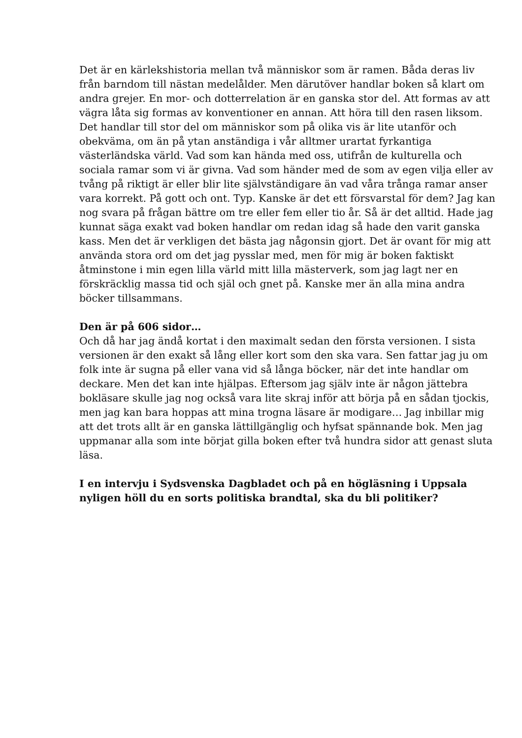Det är en kärlekshistoria mellan två människor som är ramen. Båda deras liv från barndom till nästan medelålder. Men därutöver handlar boken så klart om andra grejer. En mor- och dotterrelation är en ganska stor del. Att formas av att vägra låta sig formas av konventioner en annan. Att höra till den rasen liksom. Det handlar till stor del om människor som på olika vis är lite utanför och obekväma, om än på ytan anständiga i vår alltmer urartat fyrkantiga västerländska värld. Vad som kan hända med oss, utifrån de kulturella och sociala ramar som vi är givna. Vad som händer med de som av egen vilja eller av tvång på riktigt är eller blir lite självständigare än vad våra trånga ramar anser vara korrekt. På gott och ont. Typ. Kanske är det ett försvarstal för dem? Jag kan nog svara på frågan bättre om tre eller fem eller tio år. Så är det alltid. Hade jag kunnat säga exakt vad boken handlar om redan idag så hade den varit ganska kass. Men det är verkligen det bästa jag någonsin gjort. Det är ovant för mig att använda stora ord om det jag pysslar med, men för mig är boken faktiskt åtminstone i min egen lilla värld mitt lilla mästerverk, som jag lagt ner en förskräcklig massa tid och själ och gnet på. Kanske mer än alla mina andra böcker tillsammans.
Den är på 606 sidor…
Och då har jag ändå kortat i den maximalt sedan den första versionen. I sista versionen är den exakt så lång eller kort som den ska vara. Sen fattar jag ju om folk inte är sugna på eller vana vid så långa böcker, när det inte handlar om deckare. Men det kan inte hjälpas. Eftersom jag själv inte är någon jättebra bokläsare skulle jag nog också vara lite skraj inför att börja på en sådan tjockis, men jag kan bara hoppas att mina trogna läsare är modigare… Jag inbillar mig att det trots allt är en ganska lättillgänglig och hyfsat spännande bok. Men jag uppmanar alla som inte börjat gilla boken efter två hundra sidor att genast sluta läsa.
I en intervju i Sydsvenska Dagbladet och på en högläsning i Uppsala nyligen höll du en sorts politiska brandtal, ska du bli politiker?